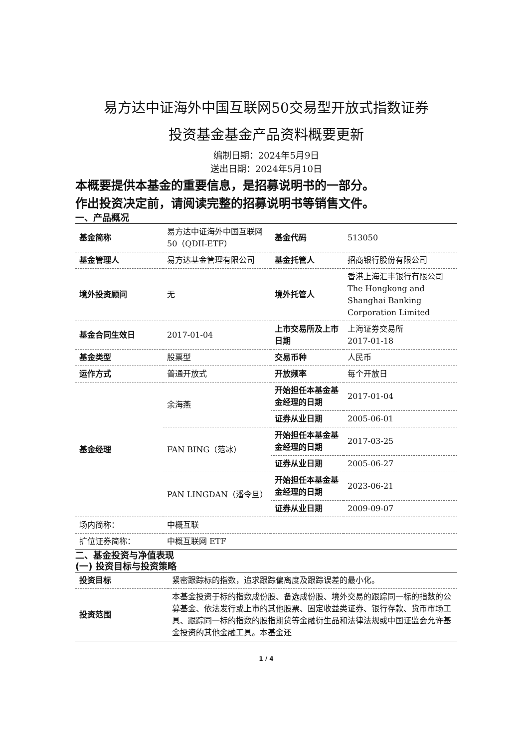易方达中证海外中国互联网50交易型开放式指数证券
投资基金基金产品资料概要更新
编制日期：2024年5月9日
送出日期：2024年5月10日
本概要提供本基金的重要信息，是招募说明书的一部分。
作出投资决定前，请阅读完整的招募说明书等销售文件。
一、产品概况
| 基金简称 | 易方达中证海外中国互联网 50（QDII-ETF） | 基金代码 | 513050 |
| 基金管理人 | 易方达基金管理有限公司 | 基金托管人 | 招商银行股份有限公司 |
| 境外投资顾问 | 无 | 境外托管人 | 香港上海汇丰银行有限公司 The Hongkong and Shanghai Banking Corporation Limited |
| 基金合同生效日 | 2017-01-04 | 上市交易所及上市日期 | 上海证券交易所 2017-01-18 |
| 基金类型 | 股票型 | 交易币种 | 人民币 |
| 运作方式 | 普通开放式 | 开放频率 | 每个开放日 |
| 基金经理 | 余海燕 | 开始担任本基金基金经理的日期 | 2017-01-04 |
| | | 证券从业日期 | 2005-06-01 |
| | FAN BING（范冰） | 开始担任本基金基金经理的日期 | 2017-03-25 |
| | | 证券从业日期 | 2005-06-27 |
| | PAN LINGDAN（潘令旦） | 开始担任本基金基金经理的日期 | 2023-06-21 |
| | | 证券从业日期 | 2009-09-07 |
| 场内简称： | 中概互联 | | |
| 扩位证券简称： | 中概互联网 ETF | | |
二、基金投资与净值表现
(一) 投资目标与投资策略
| 投资目标 | 紧密跟踪标的指数，追求跟踪偏离度及跟踪误差的最小化。 |
| 投资范围 | 本基金投资于标的指数成份股、备选成份股、境外交易的跟踪同一标的指数的公募基金、依法发行或上市的其他股票、固定收益类证券、银行存款、货币市场工具、跟踪同一标的指数的股指期货等金融衍生品和法律法规或中国证监会允许基金投资的其他金融工具。本基金还 |
1 / 4